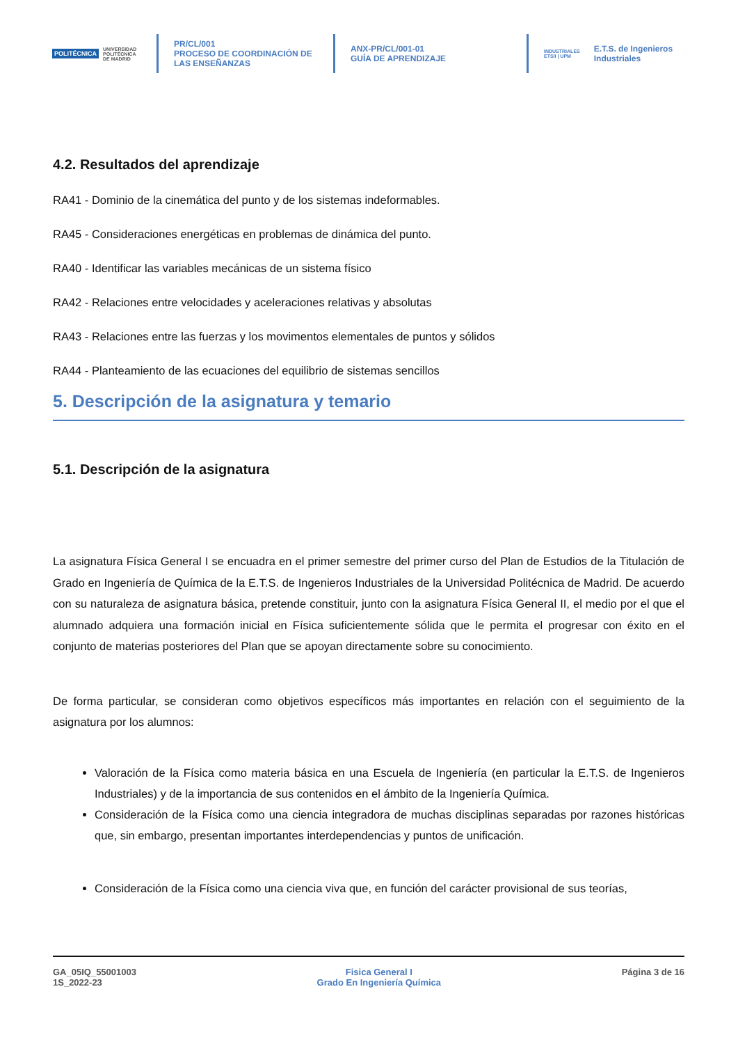POLITÉCNICA UNIVERSIDAD
POLITÉCNICA
DE MADRID
PR/CL/001
PROCESO DE COORDINACIÓN DE
LAS ENSEÑANZAS
ANX-PR/CL/001-01
GUÍA DE APRENDIZAJE
INDUSTRIALES
ETSII | UPM E.T.S. de Ingenieros
Industriales
4.2. Resultados del aprendizaje
RA41 - Dominio de la cinemática del punto y de los sistemas indeformables.
RA45 - Consideraciones energéticas en problemas de dinámica del punto.
RA40 - Identificar las variables mecánicas de un sistema físico
RA42 - Relaciones entre velocidades y aceleraciones relativas y absolutas
RA43 - Relaciones entre las fuerzas y los movimentos elementales de puntos y sólidos
RA44 - Planteamiento de las ecuaciones del equilibrio de sistemas sencillos
5. Descripción de la asignatura y temario
5.1. Descripción de la asignatura
La asignatura Física General I se encuadra en el primer semestre del primer curso del Plan de Estudios de la Titulación de Grado en Ingeniería de Química de la E.T.S. de Ingenieros Industriales de la Universidad Politécnica de Madrid. De acuerdo con su naturaleza de asignatura básica, pretende constituir, junto con la asignatura Física General II, el medio por el que el alumnado adquiera una formación inicial en Física suficientemente sólida que le permita el progresar con éxito en el conjunto de materias posteriores del Plan que se apoyan directamente sobre su conocimiento.
De forma particular, se consideran como objetivos específicos más importantes en relación con el seguimiento de la asignatura por los alumnos:
Valoración de la Física como materia básica en una Escuela de Ingeniería (en particular la E.T.S. de Ingenieros Industriales) y de la importancia de sus contenidos en el ámbito de la Ingeniería Química.
Consideración de la Física como una ciencia integradora de muchas disciplinas separadas por razones históricas que, sin embargo, presentan importantes interdependencias y puntos de unificación.
Consideración de la Física como una ciencia viva que, en función del carácter provisional de sus teorías,
GA_05IQ_55001003
1S_2022-23
Fisica General I
Grado En Ingeniería Química
Página 3 de 16